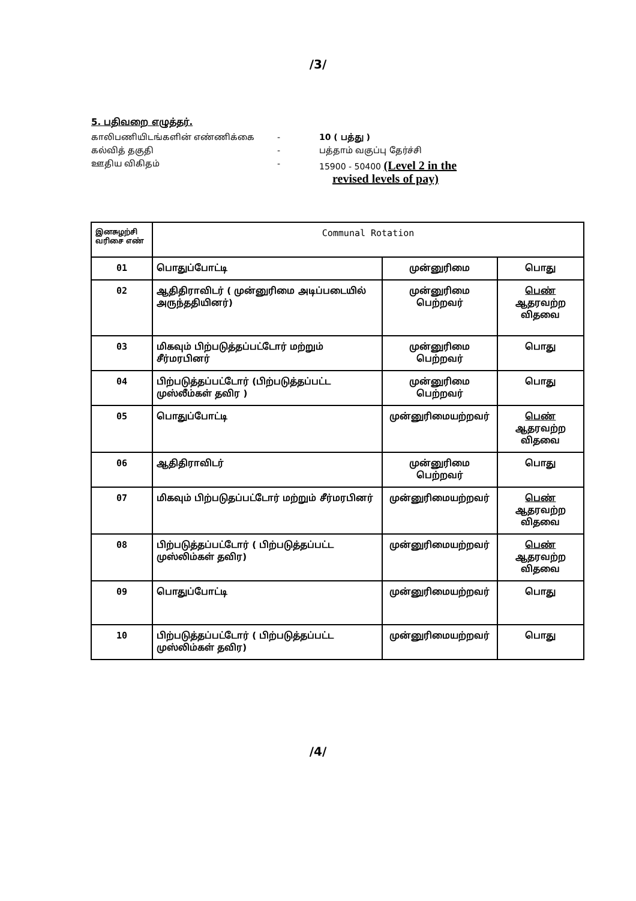/3/
5. பதிவறை எழுத்தர்.
காலிபணியிடங்களின் எண்ணிக்கை - 10 ( பத்து )
கல்வித் தகுதி - பத்தாம் வகுப்பு தேர்ச்சி
ஊதிய விகிதம் - 15900 - 50400 (Level 2 in the
revised levels of pay)
| இனசுழற்சி வரிசை எண் | Communal Rotation | | |
| --- | --- | --- | --- |
| 01 | பொதுப்போட்டி | முன்னுரிமை | பொது |
| 02 | ஆதிதிராவிடர் ( முன்னுரிமை அடிப்படையில் அருந்ததியினர்) | முன்னுரிமை பெற்றவர் | பெண் ஆதரவற்ற விதவை |
| 03 | மிகவும் பிற்படுத்தப்பட்டோர் மற்றும் சீர்மரபினர் | முன்னுரிமை பெற்றவர் | பொது |
| 04 | பிற்படுத்தப்பட்டோர் (பிற்படுத்தப்பட்ட முஸ்லீம்கள் தவிர ) | முன்னுரிமை பெற்றவர் | பொது |
| 05 | பொதுப்போட்டி | முன்னுரிமையற்றவர் | பெண் ஆதரவற்ற விதவை |
| 06 | ஆதிதிராவிடர் | முன்னுரிமை பெற்றவர் | பொது |
| 07 | மிகவும் பிற்படுதப்பட்டோர் மற்றும் சீர்மரபினர் | முன்னுரிமையற்றவர் | பெண் ஆதரவற்ற விதவை |
| 08 | பிற்படுத்தப்பட்டோர் ( பிற்படுத்தப்பட்ட முஸ்லிம்கள் தவிர) | முன்னுரிமையற்றவர் | பெண் ஆதரவற்ற விதவை |
| 09 | பொதுப்போட்டி | முன்னுரிமையற்றவர் | பொது |
| 10 | பிற்படுத்தப்பட்டோர் ( பிற்படுத்தப்பட்ட முஸ்லிம்கள் தவிர) | முன்னுரிமையற்றவர் | பொது |
/4/